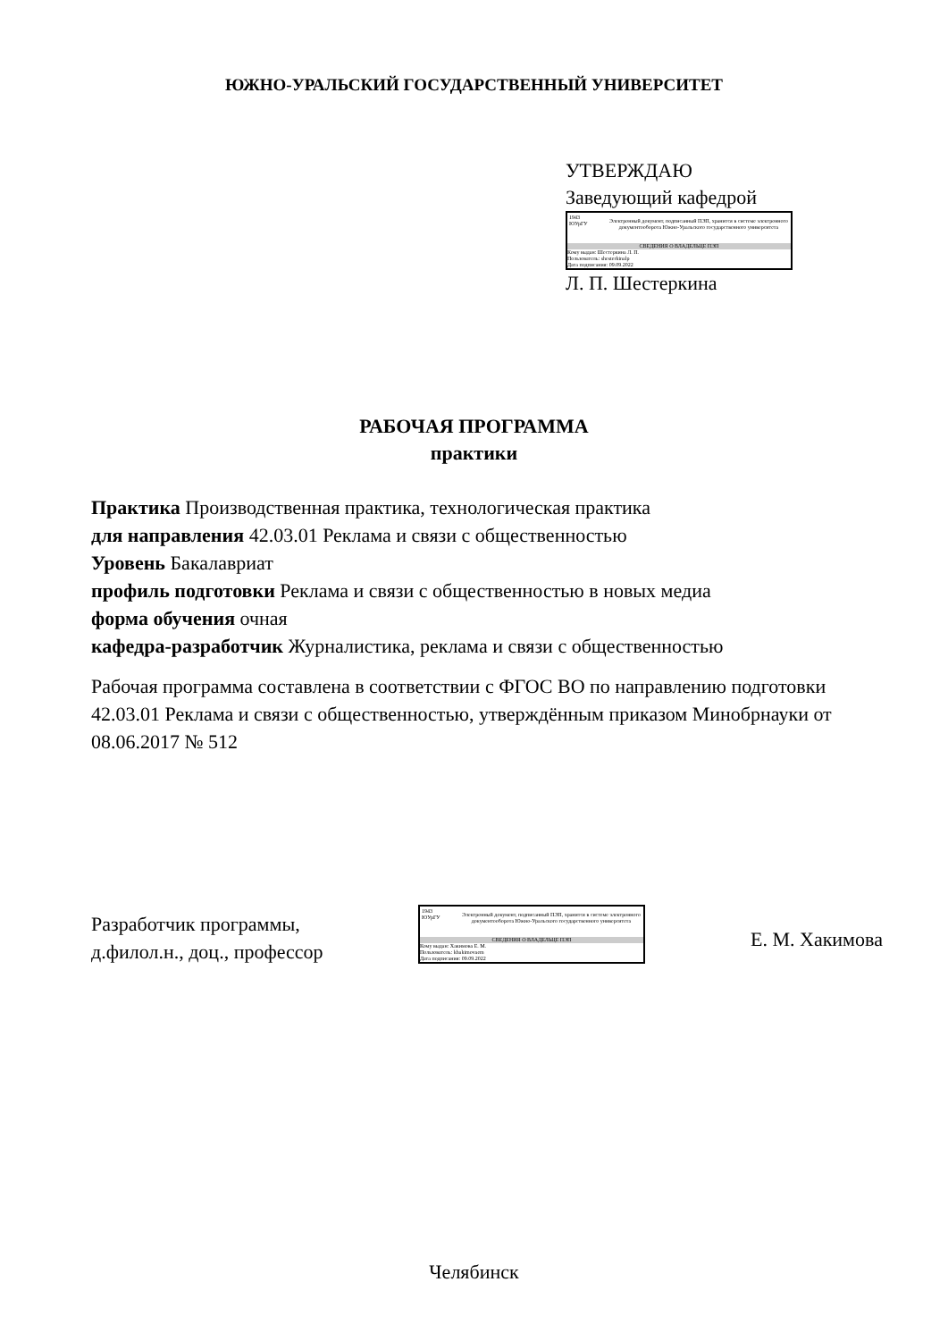ЮЖНО-УРАЛЬСКИЙ ГОСУДАРСТВЕННЫЙ УНИВЕРСИТЕТ
УТВЕРЖДАЮ
Заведующий кафедрой
1943
ЮУрГУ
Электронный документ, подписанный ПЭП, хранится в системе электронного документооборота Южно-Уральского государственного университета
СВЕДЕНИЯ О ВЛАДЕЛЬЦЕ ПЭП
Кому выдан: Шестеркина Л. П.
Пользователь: shesterkinalp
Дата подписания: 09.09.2022
Л. П. Шестеркина
РАБОЧАЯ ПРОГРАММА
практики
Практика Производственная практика, технологическая практика
для направления 42.03.01 Реклама и связи с общественностью
Уровень Бакалавриат
профиль подготовки Реклама и связи с общественностью в новых медиа
форма обучения очная
кафедра-разработчик Журналистика, реклама и связи с общественностью
Рабочая программа составлена в соответствии с ФГОС ВО по направлению подготовки 42.03.01 Реклама и связи с общественностью, утверждённым приказом Минобрнауки от 08.06.2017 № 512
Разработчик программы,
д.филол.н., доц., профессор
1943
ЮУрГУ
Электронный документ, подписанный ПЭП, хранится в системе электронного документооборота Южно-Уральского государственного университета
СВЕДЕНИЯ О ВЛАДЕЛЬЦЕ ПЭП
Кому выдан: Хакимова Е. М.
Пользователь: khakimovaem
Дата подписания: 09.09.2022
Е. М. Хакимова
Челябинск